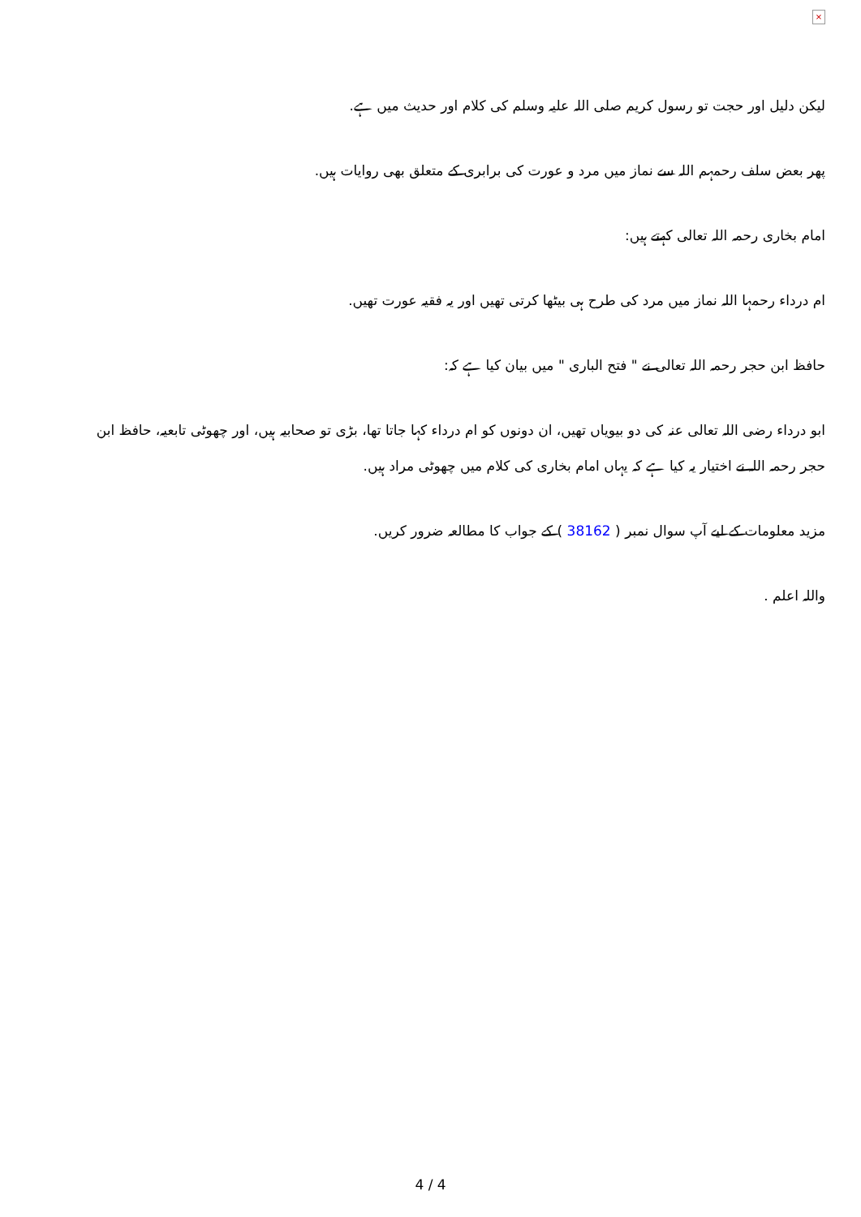×
لیکن دلیل اور حجت تو رسول کریم صلی اللہ علیہ وسلم کی کلام اور حدیث میں ہے.
پھر بعض سلف رحمہم اللہ سے نماز میں مرد و عورت کی برابری کے متعلق بھی روایات ہیں.
امام بخاری رحمہ اللہ تعالی کہتے ہیں:
ام درداء رحمہا اللہ نماز میں مرد کی طرح ہی بیٹھا کرتی تھیں اور یہ فقیہ عورت تھیں.
حافظ ابن حجر رحمہ اللہ تعالی نے " فتح الباری " میں بیان کیا ہے کہ:
ابو درداء رضی اللہ تعالی عنہ کی دو بیویاں تھیں، ان دونوں کو ام درداء کہا جاتا تھا، بڑی تو صحابیہ ہیں، اور چھوٹی تابعیہ، حافظ ابن حجر رحمہ اللہ نے اختیار یہ کیا ہے کہ یہاں امام بخاری کی کلام میں چھوٹی مراد ہیں.
مزید معلومات کے لیے آپ سوال نمبر ( 38162 ) کے جواب کا مطالعہ ضرور کریں.
واللہ اعلم .
4 / 4